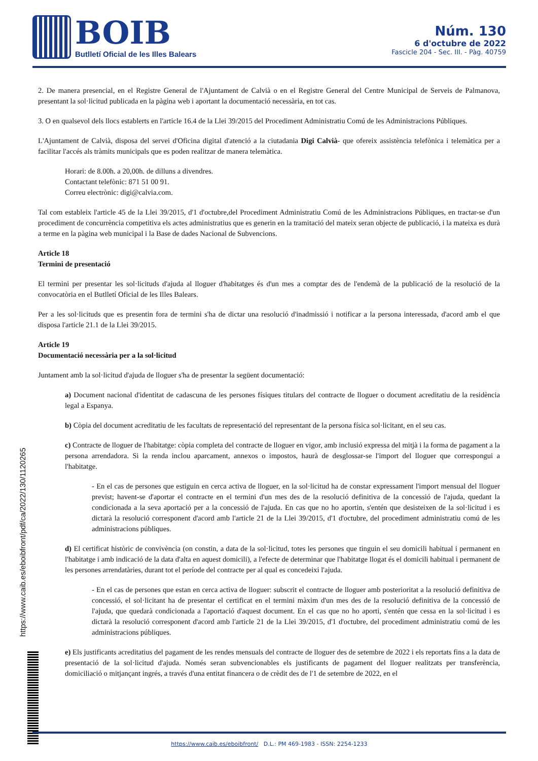BOIB
Butlletí Oficial de les Illes Balears
Núm. 130
6 d'octubre de 2022
Fascicle 204 - Sec. III. - Pàg. 40759
2. De manera presencial, en el Registre General de l'Ajuntament de Calvià o en el Registre General del Centre Municipal de Serveis de Palmanova, presentant la sol·licitud publicada en la pàgina web i aportant la documentació necessària, en tot cas.
3. O en qualsevol dels llocs establerts en l'article 16.4 de la Llei 39/2015 del Procediment Administratiu Comú de les Administracions Públiques.
L'Ajuntament de Calvià, disposa del servei d'Oficina digital d'atenció a la ciutadania Digi Calvià- que ofereix assistència telefònica i telemàtica per a facilitar l'accés als tràmits municipals que es poden realitzar de manera telemàtica.
Horari: de 8.00h. a 20,00h. de dilluns a divendres.
Contactant telefònic: 871 51 00 91.
Correu electrònic: digi@calvia.com.
Tal com estableix l'article 45 de la Llei 39/2015, d'1 d'octubre,del Procediment Administratiu Comú de les Administracions Públiques, en tractar-se d'un procediment de concurrència competitiva els actes administratius que es generin en la tramitació del mateix seran objecte de publicació, i la mateixa es durà a terme en la pàgina web municipal i la Base de dades Nacional de Subvencions.
Article 18
Termini de presentació
El termini per presentar les sol·licituds d'ajuda al lloguer d'habitatges és d'un mes a comptar des de l'endemà de la publicació de la resolució de la convocatòria en el Butlletí Oficial de les Illes Balears.
Per a les sol·licituds que es presentin fora de termini s'ha de dictar una resolució d'inadmissió i notificar a la persona interessada, d'acord amb el que disposa l'article 21.1 de la Llei 39/2015.
Article 19
Documentació necessària per a la sol·licitud
Juntament amb la sol·licitud d'ajuda de lloguer s'ha de presentar la següent documentació:
a) Document nacional d'identitat de cadascuna de les persones físiques titulars del contracte de lloguer o document acreditatiu de la residència legal a Espanya.
b) Còpia del document acreditatiu de les facultats de representació del representant de la persona física sol·licitant, en el seu cas.
c) Contracte de lloguer de l'habitatge: còpia completa del contracte de lloguer en vigor, amb inclusió expressa del mitjà i la forma de pagament a la persona arrendadora. Si la renda inclou aparcament, annexos o impostos, haurà de desglossar-se l'import del lloguer que correspongui a l'habitatge.
- En el cas de persones que estiguin en cerca activa de lloguer, en la sol·licitud ha de constar expressament l'import mensual del lloguer previst; havent-se d'aportar el contracte en el termini d'un mes des de la resolució definitiva de la concessió de l'ajuda, quedant la condicionada a la seva aportació per a la concessió de l'ajuda. En cas que no ho aportin, s'entén que desisteixen de la sol·licitud i es dictarà la resolució corresponent d'acord amb l'article 21 de la Llei 39/2015, d'1 d'octubre, del procediment administratiu comú de les administracions públiques.
d) El certificat històric de convivència (on constin, a data de la sol·licitud, totes les persones que tinguin el seu domicili habitual i permanent en l'habitatge i amb indicació de la data d'alta en aquest domicili), a l'efecte de determinar que l'habitatge llogat és el domicili habitual i permanent de les persones arrendatàries, durant tot el període del contracte per al qual es concedeixi l'ajuda.
- En el cas de persones que estan en cerca activa de lloguer: subscrit el contracte de lloguer amb posterioritat a la resolució definitiva de concessió, el sol·licitant ha de presentar el certificat en el termini màxim d'un mes des de la resolució definitiva de la concessió de l'ajuda, que quedarà condicionada a l'aportació d'aquest document. En el cas que no ho aporti, s'entén que cessa en la sol·licitud i es dictarà la resolució corresponent d'acord amb l'article 21 de la Llei 39/2015, d'1 d'octubre, del procediment administratiu comú de les administracions públiques.
e) Els justificants acreditatius del pagament de les rendes mensuals del contracte de lloguer des de setembre de 2022 i els reportats fins a la data de presentació de la sol·licitud d'ajuda. Només seran subvencionables els justificants de pagament del lloguer realitzats per transferència, domiciliació o mitjançant ingrés, a través d'una entitat financera o de crèdit des de l'1 de setembre de 2022, en el
https://www.caib.es/eboibfront/pdf/ca/2022/130/1120265
https://www.caib.es/eboibfront/ D.L.: PM 469-1983 - ISSN: 2254-1233